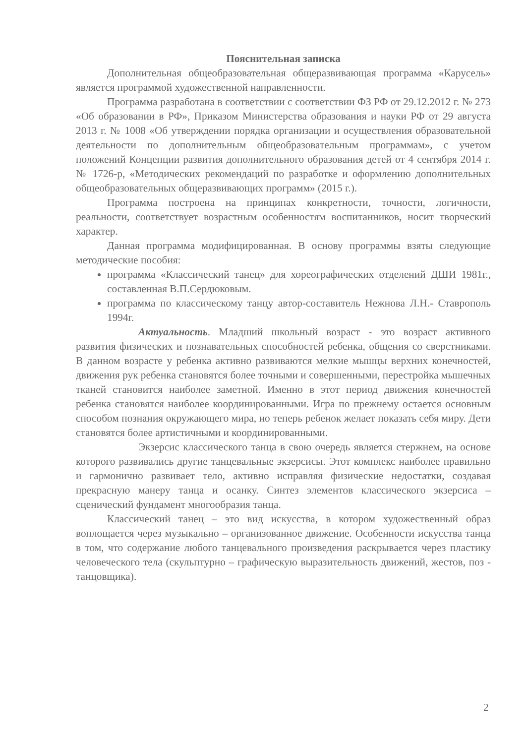Пояснительная записка
Дополнительная общеобразовательная общеразвивающая программа «Карусель» является программой художественной направленности.
Программа разработана в соответствии с соответствии ФЗ РФ от 29.12.2012 г. № 273 «Об образовании в РФ», Приказом Министерства образования и науки РФ от 29 августа 2013 г. № 1008 «Об утверждении порядка организации и осуществления образовательной деятельности по дополнительным общеобразовательным программам», с учетом положений Концепции развития дополнительного образования детей от 4 сентября 2014 г. № 1726-р, «Методических рекомендаций по разработке и оформлению дополнительных общеобразовательных общеразвивающих программ» (2015 г.).
Программа построена на принципах конкретности, точности, логичности, реальности, соответствует возрастным особенностям воспитанников, носит творческий характер.
Данная программа модифицированная. В основу программы взяты следующие методические пособия:
программа «Классический танец» для хореографических отделений ДШИ 1981г., составленная В.П.Сердюковым.
программа по классическому танцу автор-составитель Нежнова Л.Н.- Ставрополь 1994г.
Актуальность. Младший школьный возраст - это возраст активного развития физических и познавательных способностей ребенка, общения со сверстниками. В данном возрасте у ребенка активно развиваются мелкие мышцы верхних конечностей, движения рук ребенка становятся более точными и совершенными, перестройка мышечных тканей становится наиболее заметной. Именно в этот период движения конечностей ребенка становятся наиболее координированными. Игра по прежнему остается основным способом познания окружающего мира, но теперь ребенок желает показать себя миру. Дети становятся более артистичными и координированными.
Экзерсис классического танца в свою очередь является стержнем, на основе которого развивались другие танцевальные экзерсисы. Этот комплекс наиболее правильно и гармонично развивает тело, активно исправляя физические недостатки, создавая прекрасную манеру танца и осанку. Синтез элементов классического экзерсиса – сценический фундамент многообразия танца.
Классический танец – это вид искусства, в котором художественный образ воплощается через музыкально – организованное движение. Особенности искусства танца в том, что содержание любого танцевального произведения раскрывается через пластику человеческого тела (скульптурно – графическую выразительность движений, жестов, поз - танцовщика).
2